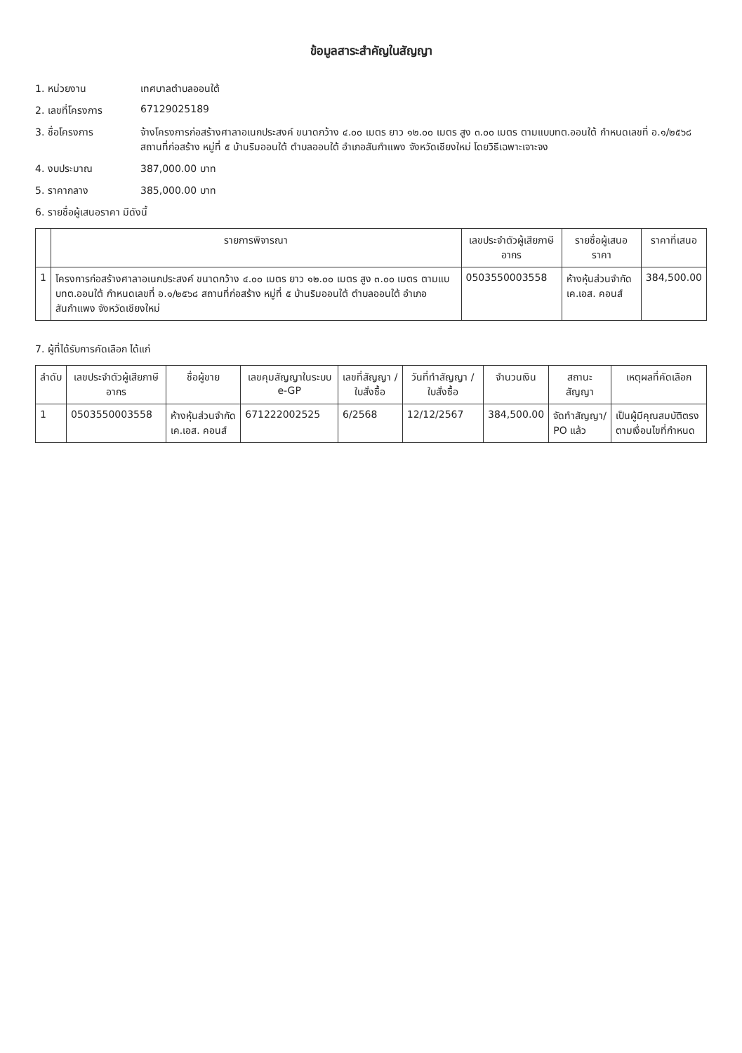ข้อมูลสาระสำคัญในสัญญา
1. หน่วยงาน เทศบาลตำบลออนใต้
2. เลขที่โครงการ 67129025189
3. ชื่อโครงการ จ้างโครงการก่อสร้างศาลาอเนกประสงค์ ขนาดกว้าง ๔.๐๐ เมตร ยาว ๑๒.๐๐ เมตร สูง ๓.๐๐ เมตร ตามแบบทต.ออนใต้ กำหนดเลขที่ อ.๑/๒๕๖๘ สถานที่ก่อสร้าง หมู่ที่ ๕ บ้านริมออนใต้ ตำบลออนใต้ อำเภอสันกำแพง จังหวัดเชียงใหม่ โดยวิธีเฉพาะเจาะจง
4. งบประมาณ 387,000.00 บาท
5. ราคากลาง 385,000.00 บาท
6. รายชื่อผู้เสนอราคา มีดังนี้
| | รายการพิจารณา | เลขประจำตัวผู้เสียภาษีอากร | รายชื่อผู้เสนอราคา | ราคาที่เสนอ |
| --- | --- | --- | --- | --- |
| 1 | โครงการก่อสร้างศาลาอเนกประสงค์ ขนาดกว้าง ๔.๐๐ เมตร ยาว ๑๒.๐๐ เมตร สูง ๓.๐๐ เมตร ตามแบบทต.ออนใต้ กำหนดเลขที่ อ.๑/๒๕๖๘ สถานที่ก่อสร้าง หมู่ที่ ๕ บ้านริมออนใต้ ตำบลออนใต้ อำเภอสันกำแพง จังหวัดเชียงใหม่ | 0503550003558 | ห้างหุ้นส่วนจำกัด เค.เอส. คอนส์ | 384,500.00 |
7. ผู้ที่ได้รับการคัดเลือก ได้แก่
| ลำดับ | เลขประจำตัวผู้เสียภาษีอากร | ชื่อผู้ขาย | เลขคุมสัญญาในระบบ e-GP | เลขที่สัญญา / ใบสั่งซื้อ | วันที่ทำสัญญา / ใบสั่งซื้อ | จำนวนเงิน | สถานะสัญญา | เหตุผลที่คัดเลือก |
| --- | --- | --- | --- | --- | --- | --- | --- | --- |
| 1 | 0503550003558 | ห้างหุ้นส่วนจำกัด เค.เอส. คอนส์ | 671222002525 | 6/2568 | 12/12/2567 | 384,500.00 | จัดทำสัญญา/ PO แล้ว | เป็นผู้มีคุณสมบัติตรงตามเงื่อนไขที่กำหนด |